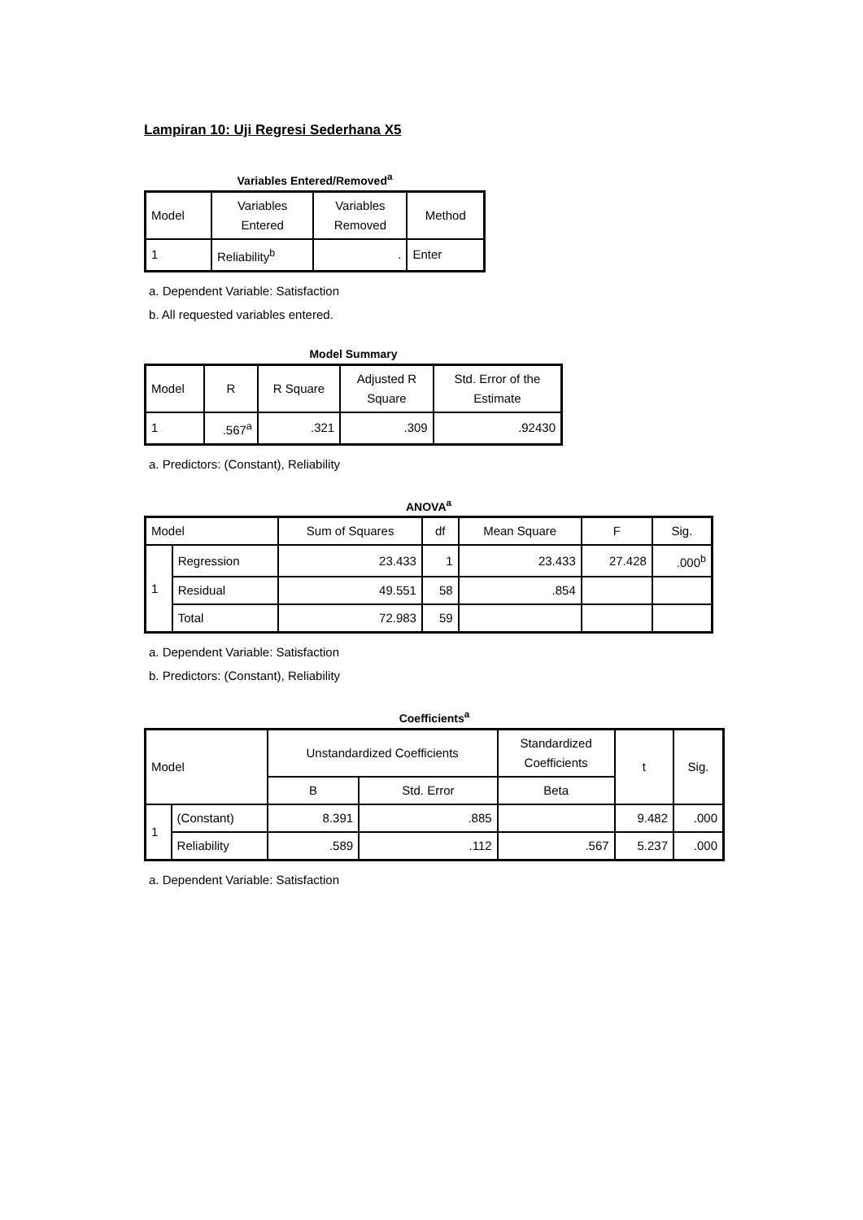Lampiran 10: Uji Regresi Sederhana X5
Variables Entered/Removed<sup>a</sup>
| Model | Variables Entered | Variables Removed | Method |
| --- | --- | --- | --- |
| 1 | Reliability<sup>b</sup> | . | Enter |
a. Dependent Variable: Satisfaction
b. All requested variables entered.
Model Summary
| Model | R | R Square | Adjusted R Square | Std. Error of the Estimate |
| --- | --- | --- | --- | --- |
| 1 | .567<sup>a</sup> | .321 | .309 | .92430 |
a. Predictors: (Constant), Reliability
ANOVA<sup>a</sup>
| Model | | Sum of Squares | df | Mean Square | F | Sig. |
| --- | --- | --- | --- | --- | --- | --- |
| 1 | Regression | 23.433 | 1 | 23.433 | 27.428 | .000<sup>b</sup> |
| | Residual | 49.551 | 58 | .854 | | |
| | Total | 72.983 | 59 | | | |
a. Dependent Variable: Satisfaction
b. Predictors: (Constant), Reliability
Coefficients<sup>a</sup>
| Model | | Unstandardized Coefficients | | Standardized Coefficients | t | Sig. |
| --- | --- | --- | --- | --- | --- | --- |
| | | B | Std. Error | Beta | | |
| 1 | (Constant) | 8.391 | .885 | | 9.482 | .000 |
| | Reliability | .589 | .112 | .567 | 5.237 | .000 |
a. Dependent Variable: Satisfaction